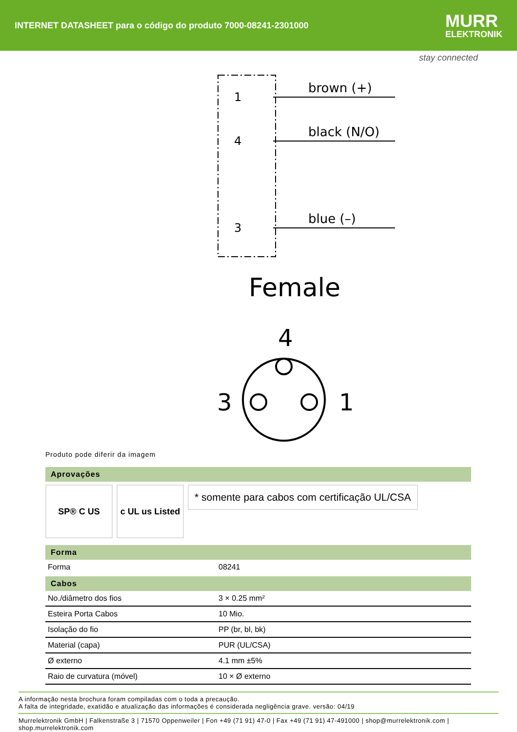INTERNET DATASHEET para o código do produto 7000-08241-2301000
MURR
ELEKTRONIK
stay connected
1
4
3
brown (+)
black (N/O)
blue (–)
Female
4
3
1
Produto pode diferir da imagem
Aprovações
SP® C US c UL us Listed
* somente para cabos com certificação UL/CSA
Forma
| Forma | 08241 |
Cabos
| No./diâmetro dos fios | 3 × 0.25 mm² |
| Esteira Porta Cabos | 10 Mio. |
| Isolação do fio | PP (br, bl, bk) |
| Material (capa) | PUR (UL/CSA) |
| Ø externo | 4.1 mm ±5% |
| Raio de curvatura (móvel) | 10 × Ø externo |
A informação nesta brochura foram compiladas com o toda a precaução.
A falta de integridade, exatidão e atualização das informações é considerada negligência grave. versão: 04/19
Murrelektronik GmbH | Falkenstraße 3 | 71570 Oppenweiler | Fon +49 (71 91) 47-0 | Fax +49 (71 91) 47-491000 | shop@murrelektronik.com | shop.murrelektronik.com